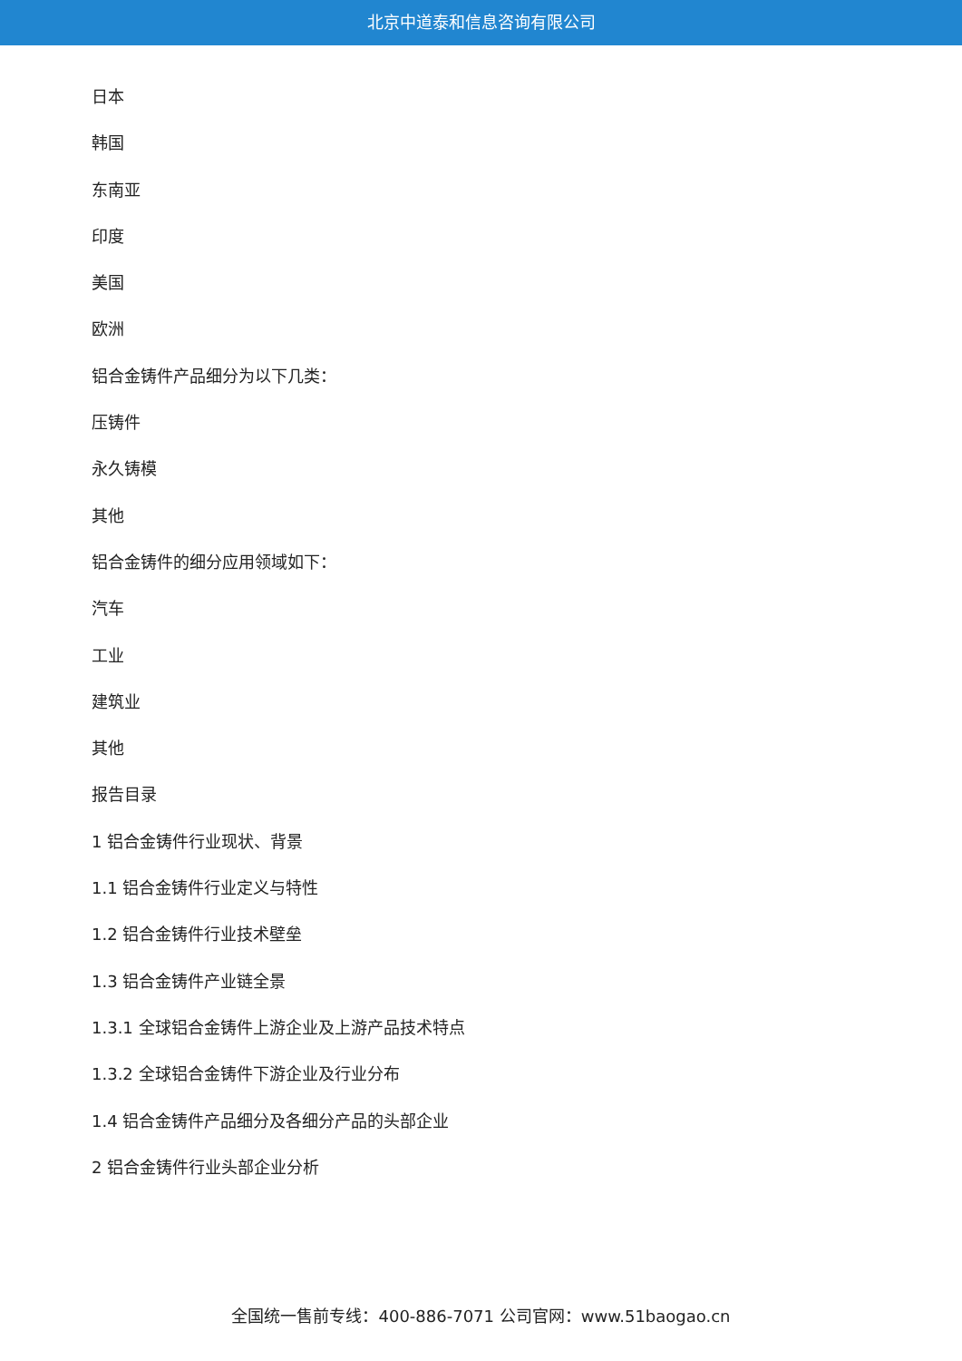北京中道泰和信息咨询有限公司
日本
韩国
东南亚
印度
美国
欧洲
铝合金铸件产品细分为以下几类：
压铸件
永久铸模
其他
铝合金铸件的细分应用领域如下：
汽车
工业
建筑业
其他
报告目录
1 铝合金铸件行业现状、背景
1.1 铝合金铸件行业定义与特性
1.2 铝合金铸件行业技术壁垒
1.3 铝合金铸件产业链全景
1.3.1 全球铝合金铸件上游企业及上游产品技术特点
1.3.2 全球铝合金铸件下游企业及行业分布
1.4 铝合金铸件产品细分及各细分产品的头部企业
2 铝合金铸件行业头部企业分析
全国统一售前专线：400-886-7071 公司官网：www.51baogao.cn